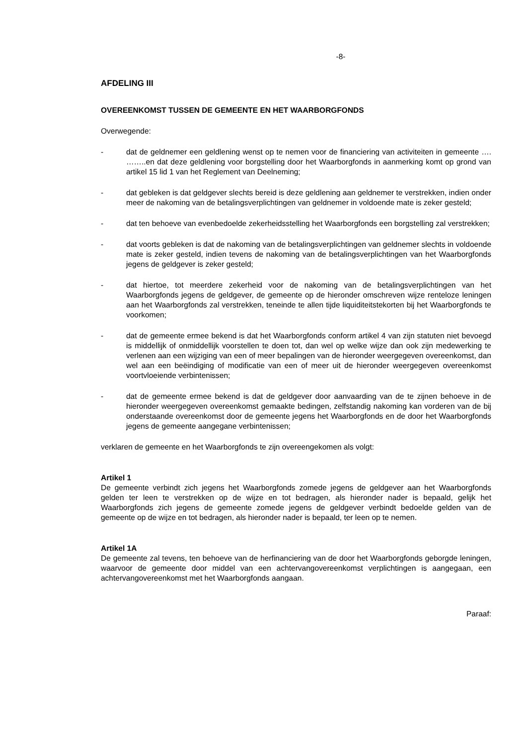-8-
AFDELING III
OVEREENKOMST TUSSEN DE GEMEENTE EN HET WAARBORGFONDS
Overwegende:
- dat de geldnemer een geldlening wenst op te nemen voor de financiering van activiteiten in gemeente …. ……..en dat deze geldlening voor borgstelling door het Waarborgfonds in aanmerking komt op grond van artikel 15 lid 1 van het Reglement van Deelneming;
- dat gebleken is dat geldgever slechts bereid is deze geldlening aan geldnemer te verstrekken, indien onder meer de nakoming van de betalingsverplichtingen van geldnemer in voldoende mate is zeker gesteld;
- dat ten behoeve van evenbedoelde zekerheidsstelling het Waarborgfonds een borgstelling zal verstrekken;
- dat voorts gebleken is dat de nakoming van de betalingsverplichtingen van geldnemer slechts in voldoende mate is zeker gesteld, indien tevens de nakoming van de betalingsverplichtingen van het Waarborgfonds jegens de geldgever is zeker gesteld;
- dat hiertoe, tot meerdere zekerheid voor de nakoming van de betalingsverplichtingen van het Waarborgfonds jegens de geldgever, de gemeente op de hieronder omschreven wijze renteloze leningen aan het Waarborgfonds zal verstrekken, teneinde te allen tijde liquiditeitstekorten bij het Waarborgfonds te voorkomen;
- dat de gemeente ermee bekend is dat het Waarborgfonds conform artikel 4 van zijn statuten niet bevoegd is middellijk of onmiddellijk voorstellen te doen tot, dan wel op welke wijze dan ook zijn medewerking te verlenen aan een wijziging van een of meer bepalingen van de hieronder weergegeven overeenkomst, dan wel aan een beëindiging of modificatie van een of meer uit de hieronder weergegeven overeenkomst voortvloeiende verbintenissen;
- dat de gemeente ermee bekend is dat de geldgever door aanvaarding van de te zijnen behoeve in de hieronder weergegeven overeenkomst gemaakte bedingen, zelfstandig nakoming kan vorderen van de bij onderstaande overeenkomst door de gemeente jegens het Waarborgfonds en de door het Waarborgfonds jegens de gemeente aangegane verbintenissen;
verklaren de gemeente en het Waarborgfonds te zijn overeengekomen als volgt:
Artikel 1
De gemeente verbindt zich jegens het Waarborgfonds zomede jegens de geldgever aan het Waarborgfonds gelden ter leen te verstrekken op de wijze en tot bedragen, als hieronder nader is bepaald, gelijk het Waarborgfonds zich jegens de gemeente zomede jegens de geldgever verbindt bedoelde gelden van de gemeente op de wijze en tot bedragen, als hieronder nader is bepaald, ter leen op te nemen.
Artikel 1A
De gemeente zal tevens, ten behoeve van de herfinanciering van de door het Waarborgfonds geborgde leningen, waarvoor de gemeente door middel van een achtervangovereenkomst verplichtingen is aangegaan, een achtervangovereenkomst met het Waarborgfonds aangaan.
Paraaf: